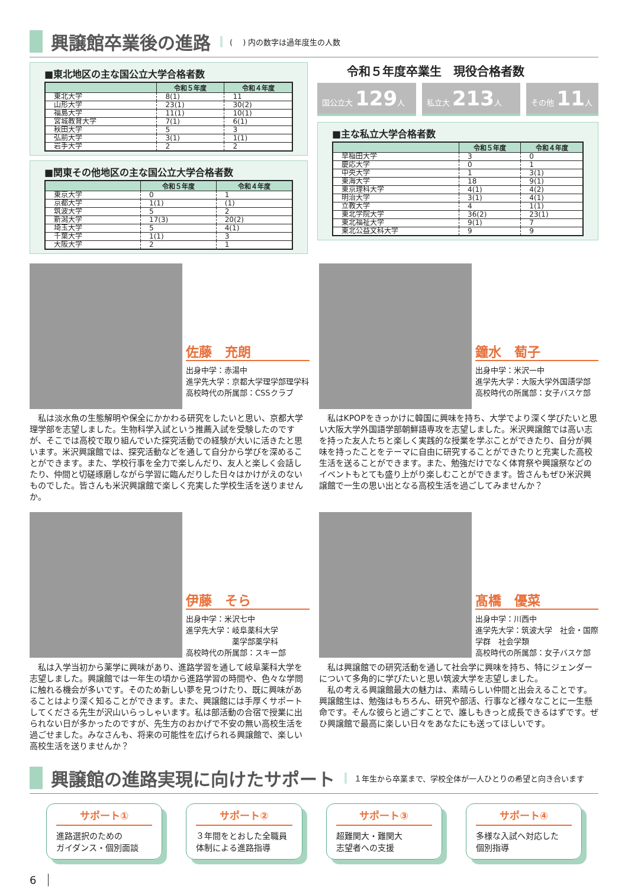興譲館卒業後の進路 (　 ) 内の数字は過年度生の人数
■東北地区の主な国公立大学合格者数
| | 令和５年度 | 令和４年度 |
| --- | --- | --- |
| 東北大学 | 8(1) | 11 |
| 山形大学 | 23(1) | 30(2) |
| 福島大学 | 11(1) | 10(1) |
| 宮城教育大学 | 7(1) | 6(1) |
| 秋田大学 | 5 | 3 |
| 弘前大学 | 3(1) | 1(1) |
| 岩手大学 | 2 | 2 |
■関東その他地区の主な国公立大学合格者数
| | 令和５年度 | 令和４年度 |
| --- | --- | --- |
| 東京大学 | 0 | 1 |
| 京都大学 | 1(1) | (1) |
| 筑波大学 | 5 | 2 |
| 新潟大学 | 17(3) | 20(2) |
| 埼玉大学 | 5 | 4(1) |
| 千葉大学 | 1(1) | 3 |
| 大阪大学 | 2 | 1 |
令和５年度卒業生　現役合格者数
国公立大 129人 私立大 213人 その他 11人
■主な私立大学合格者数
| | 令和５年度 | 令和４年度 |
| --- | --- | --- |
| 早稲田大学 | 3 | 0 |
| 慶応大学 | 0 | 1 |
| 中央大学 | 1 | 3(1) |
| 東海大学 | 18 | 9(1) |
| 東京理科大学 | 4(1) | 4(2) |
| 明治大学 | 3(1) | 4(1) |
| 立教大学 | 4 | 1(1) |
| 東北学院大学 | 36(2) | 23(1) |
| 東北福祉大学 | 9(1) | 7 |
| 東北公益文科大学 | 9 | 9 |
佐藤　充朗
出身中学：赤湯中
進学先大学：京都大学理学部理学科
高校時代の所属部：CSSクラブ
　私は淡水魚の生態解明や保全にかかわる研究をしたいと思い、京都大学理学部を志望しました。生物科学入試という推薦入試を受験したのですが、そこでは高校で取り組んでいた探究活動での経験が大いに活きたと思います。米沢興譲館では、探究活動などを通して自分から学びを深めることができます。また、学校行事を全力で楽しんだり、友人と楽しく会話したり、仲間と切磋琢磨しながら学習に臨んだりした日々はかけがえのないものでした。皆さんも米沢興譲館で楽しく充実した学校生活を送りませんか。
鐘水　萄子
出身中学：米沢一中
進学先大学：大阪大学外国語学部
高校時代の所属部：女子バスケ部
　私はKPOPをきっかけに韓国に興味を持ち、大学でより深く学びたいと思い大阪大学外国語学部朝鮮語専攻を志望しました。米沢興譲館では高い志を持った友人たちと楽しく実践的な授業を学ぶことができたり、自分が興味を持ったことをテーマに自由に研究することができたりと充実した高校生活を送ることができます。また、勉強だけでなく体育祭や興譲祭などのイベントもとても盛り上がり楽しむことができます。皆さんもぜひ米沢興譲館で一生の思い出となる高校生活を過ごしてみませんか？
伊藤　そら
出身中学：米沢七中
進学先大学：岐阜薬科大学
　　　　　　薬学部薬学科
高校時代の所属部：スキー部
　私は入学当初から薬学に興味があり、進路学習を通して岐阜薬科大学を志望しました。興譲館では一年生の頃から進路学習の時間や、色々な学問に触れる機会が多いです。そのため新しい夢を見つけたり、既に興味があることはより深く知ることができます。また、興譲館には手厚くサポートしてくださる先生が沢山いらっしゃいます。私は部活動の合宿で授業に出られない日が多かったのですが、先生方のおかげで不安の無い高校生活を過ごせました。みなさんも、将来の可能性を広げられる興譲館で、楽しい高校生活を送りませんか？
髙橋　優菜
出身中学：川西中
進学先大学：筑波大学　社会・国際学群　社会学類
高校時代の所属部：女子バスケ部
　私は興譲館での研究活動を通して社会学に興味を持ち、特にジェンダーについて多角的に学びたいと思い筑波大学を志望しました。
　私の考える興譲館最大の魅力は、素晴らしい仲間と出会えることです。興譲館生は、勉強はもちろん、研究や部活、行事など様々なことに一生懸命です。そんな彼らと過ごすことで、誰しもきっと成長できるはずです。ぜひ興譲館で最高に楽しい日々をあなたにも送ってほしいです。
興譲館の進路実現に向けたサポート １年生から卒業まで、学校全体が一人ひとりの希望と向き合います
サポート①
進路選択のための
ガイダンス・個別面談
サポート②
３年間をとおした全職員体制による進路指導
サポート③
超難関大・難関大
志望者への支援
サポート④
多様な入試へ対応した
個別指導
6